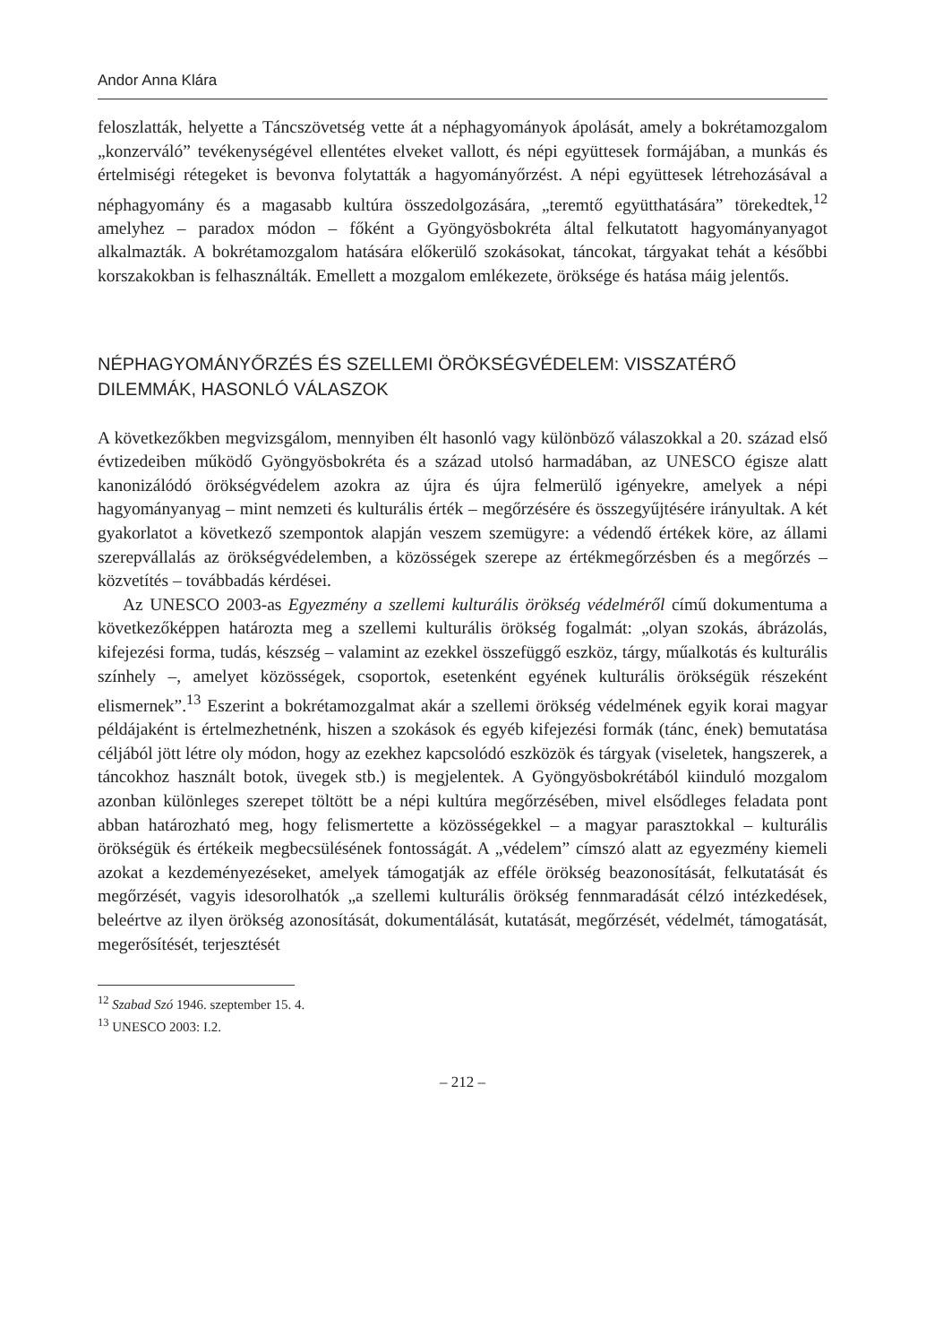Andor Anna Klára
feloszlatták, helyette a Táncszövetség vette át a néphagyományok ápolását, amely a bokrétamozgalom „konzerváló” tevékenységével ellentétes elveket vallott, és népi együttesek formájában, a munkás és értelmiségi rétegeket is bevonva folytatták a hagyományőrzést. A népi együttesek létrehozásával a néphagyomány és a magasabb kultúra összedolgozására, „teremtő együtthatására” törekedtek,<sup>12</sup> amelyhez – paradox módon – főként a Gyöngyösbokréta által felkutatott hagyományanyagot alkalmazták. A bokrétamozgalom hatására előkerülő szokásokat, táncokat, tárgyakat tehát a későbbi korszakokban is felhasználták. Emellett a mozgalom emlékezete, öröksége és hatása máig jelentős.
NÉPHAGYOMÁNYŐRZÉS ÉS SZELLEMI ÖRÖKSÉGVÉDELEM: VISSZATÉRŐ DILEMMÁK, HASONLÓ VÁLASZOK
A következőkben megvizsgálom, mennyiben élt hasonló vagy különböző válaszokkal a 20. század első évtizedeiben működő Gyöngyösbokréta és a század utolsó harmadában, az UNESCO égisze alatt kanonizálódó örökségvédelem azokra az újra és újra felmerülő igényekre, amelyek a népi hagyományanyag – mint nemzeti és kulturális érték – megőrzésére és összegyűjtésére irányultak. A két gyakorlatot a következő szempontok alapján veszem szemügyre: a védendő értékek köre, az állami szerepvállalás az örökségvédelemben, a közösségek szerepe az értékmegőrzésben és a megőrzés – közvetítés – továbbadás kérdései.
Az UNESCO 2003-as Egyezmény a szellemi kulturális örökség védelméről című dokumentuma a következőképpen határozta meg a szellemi kulturális örökség fogalmát: „olyan szokás, ábrázolás, kifejezési forma, tudás, készség – valamint az ezekkel összefüggő eszköz, tárgy, műalkotás és kulturális színhely –, amelyet közösségek, csoportok, esetenként egyének kulturális örökségük részeként elismernek”.<sup>13</sup> Eszerint a bokrétamozgalmat akár a szellemi örökség védelmének egyik korai magyar példájaként is értelmezhetnénk, hiszen a szokások és egyéb kifejezési formák (tánc, ének) bemutatása céljából jött létre oly módon, hogy az ezekhez kapcsolódó eszközök és tárgyak (viseletek, hangszerek, a táncokhoz használt botok, üvegek stb.) is megjelentek. A Gyöngyösbokrétából kiinduló mozgalom azonban különleges szerepet töltött be a népi kultúra megőrzésében, mivel elsődleges feladata pont abban határozható meg, hogy felismertette a közösségekkel – a magyar parasztokkal – kulturális örökségük és értékeik megbecsülésének fontosságát. A „védelem” címszó alatt az egyezmény kiemeli azokat a kezdeményezéseket, amelyek támogatják az efféle örökség beazonosítását, felkutatását és megőrzését, vagyis idesorolhatók „a szellemi kulturális örökség fennmaradását célzó intézkedések, beleértve az ilyen örökség azonosítását, dokumentálását, kutatását, megőrzését, védelmét, támogatását, megerősítését, terjesztését
<sup>12</sup> Szabad Szó 1946. szeptember 15. 4.
<sup>13</sup> UNESCO 2003: I.2.
– 212 –